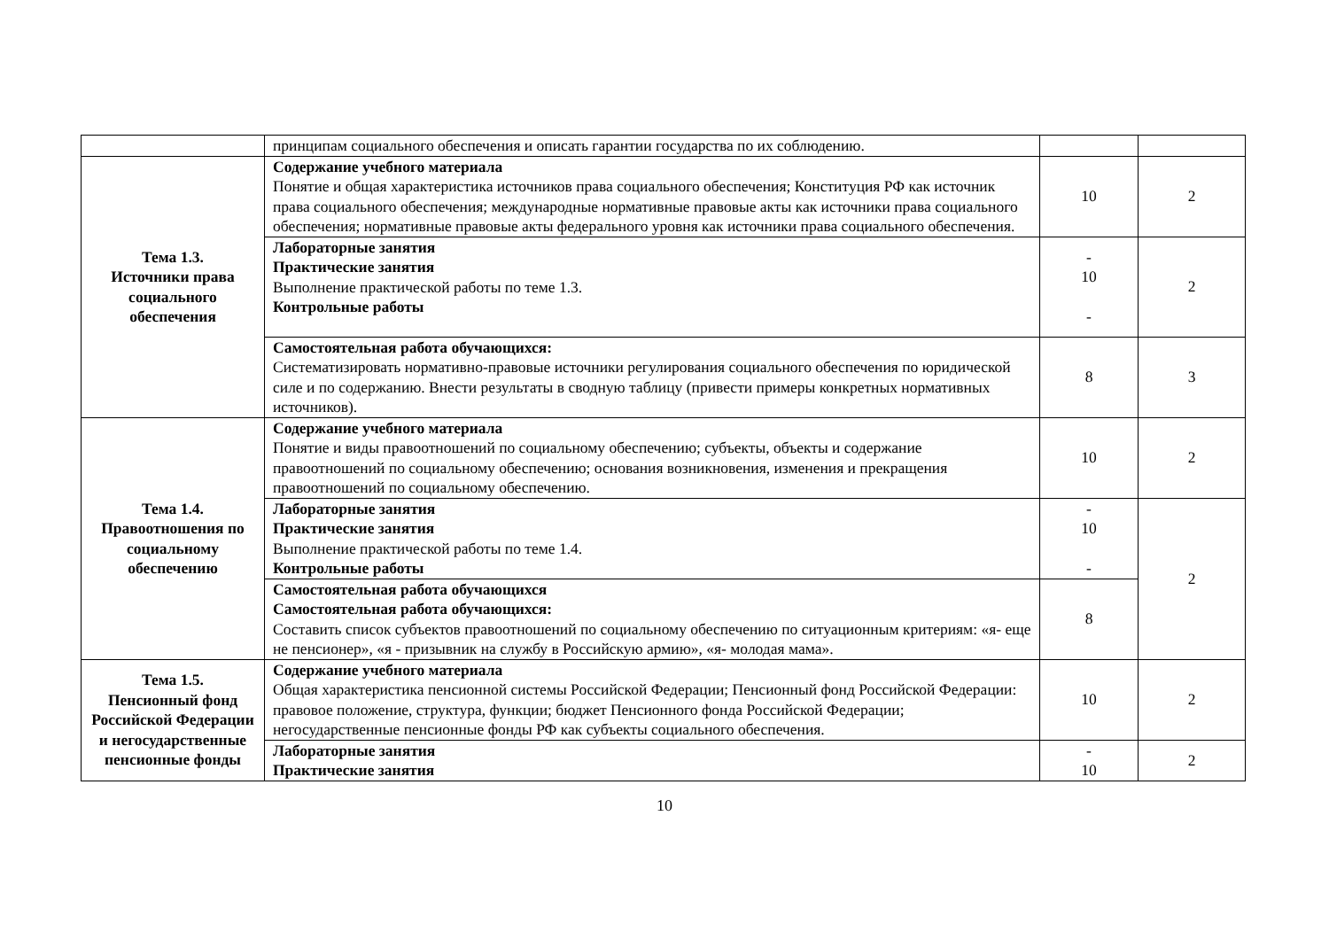| | принципам социального обеспечения и описать гарантии государства по их соблюдению. | | |
| Тема 1.3. Источники права социального обеспечения | Содержание учебного материала Понятие и общая характеристика источников права социального обеспечения; Конституция РФ как источник права социального обеспечения; международные нормативные правовые акты как источники права социального обеспечения; нормативные правовые акты федерального уровня как источники права социального обеспечения. | 10 | 2 |
| | Лабораторные занятия Практические занятия Выполнение практической работы по теме 1.3. Контрольные работы | - 10 - | 2 |
| | Самостоятельная работа обучающихся: Систематизировать нормативно-правовые источники регулирования социального обеспечения по юридической силе и по содержанию. Внести результаты в сводную таблицу (привести примеры конкретных нормативных источников). | 8 | 3 |
| Тема 1.4. Правоотношения по социальному обеспечению | Содержание учебного материала Понятие и виды правоотношений по социальному обеспечению; субъекты, объекты и содержание правоотношений по социальному обеспечению; основания возникновения, изменения и прекращения правоотношений по социальному обеспечению. | 10 | 2 |
| | Лабораторные занятия Практические занятия Выполнение практической работы по теме 1.4. Контрольные работы | - 10 - | 2 |
| | Самостоятельная работа обучающихся Самостоятельная работа обучающихся: Составить список субъектов правоотношений по социальному обеспечению по ситуационным критериям: «я- еще не пенсионер», «я - призывник на службу в Российскую армию», «я- молодая мама». | 8 | |
| Тема 1.5. Пенсионный фонд Российской Федерации и негосударственные пенсионные фонды | Содержание учебного материала Общая характеристика пенсионной системы Российской Федерации; Пенсионный фонд Российской Федерации: правовое положение, структура, функции; бюджет Пенсионного фонда Российской Федерации; негосударственные пенсионные фонды РФ как субъекты социального обеспечения. | 10 | 2 |
| | Лабораторные занятия Практические занятия | - 10 | 2 |
10